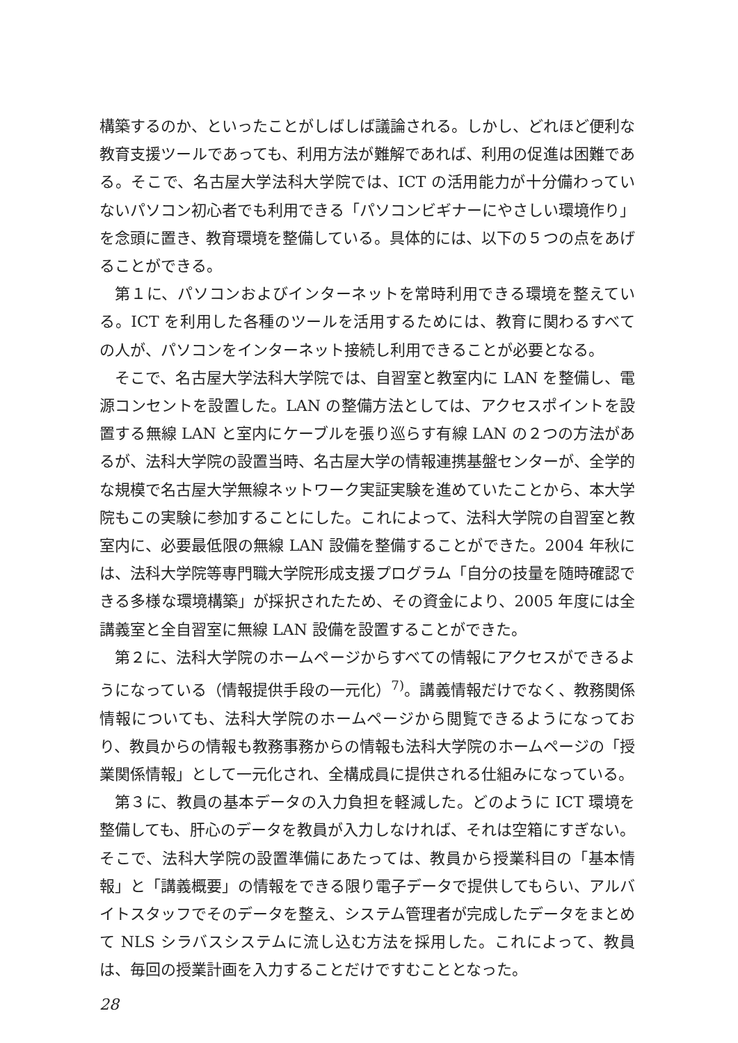構築するのか、といったことがしばしば議論される。しかし、どれほど便利な教育支援ツールであっても、利用方法が難解であれば、利用の促進は困難である。そこで、名古屋大学法科大学院では、ICT の活用能力が十分備わっていないパソコン初心者でも利用できる「パソコンビギナーにやさしい環境作り」を念頭に置き、教育環境を整備している。具体的には、以下の５つの点をあげることができる。
第１に、パソコンおよびインターネットを常時利用できる環境を整えている。ICT を利用した各種のツールを活用するためには、教育に関わるすべての人が、パソコンをインターネット接続し利用できることが必要となる。
そこで、名古屋大学法科大学院では、自習室と教室内に LAN を整備し、電源コンセントを設置した。LAN の整備方法としては、アクセスポイントを設置する無線 LAN と室内にケーブルを張り巡らす有線 LAN の２つの方法があるが、法科大学院の設置当時、名古屋大学の情報連携基盤センターが、全学的な規模で名古屋大学無線ネットワーク実証実験を進めていたことから、本大学院もこの実験に参加することにした。これによって、法科大学院の自習室と教室内に、必要最低限の無線 LAN 設備を整備することができた。2004 年秋には、法科大学院等専門職大学院形成支援プログラム「自分の技量を随時確認できる多様な環境構築」が採択されたため、その資金により、2005 年度には全講義室と全自習室に無線 LAN 設備を設置することができた。
第２に、法科大学院のホームページからすべての情報にアクセスができるようになっている（情報提供手段の一元化）<sup>7)</sup>。講義情報だけでなく、教務関係情報についても、法科大学院のホームページから閲覧できるようになっており、教員からの情報も教務事務からの情報も法科大学院のホームページの「授業関係情報」として一元化され、全構成員に提供される仕組みになっている。
第３に、教員の基本データの入力負担を軽減した。どのように ICT 環境を整備しても、肝心のデータを教員が入力しなければ、それは空箱にすぎない。そこで、法科大学院の設置準備にあたっては、教員から授業科目の「基本情報」と「講義概要」の情報をできる限り電子データで提供してもらい、アルバイトスタッフでそのデータを整え、システム管理者が完成したデータをまとめて NLS シラバスシステムに流し込む方法を採用した。これによって、教員は、毎回の授業計画を入力することだけですむこととなった。
28